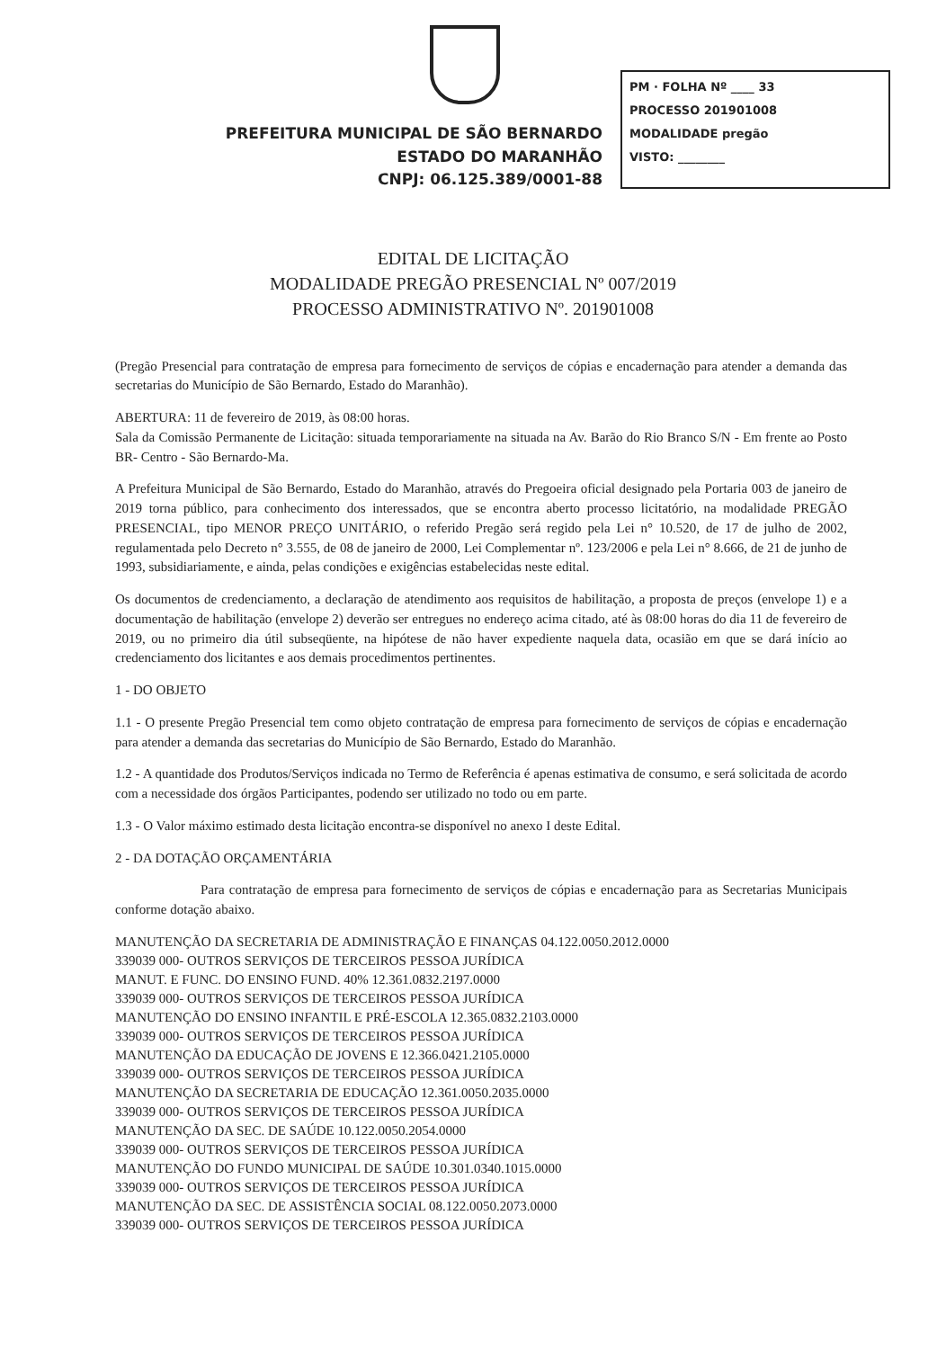PREFEITURA MUNICIPAL DE SÃO BERNARDO
ESTADO DO MARANHÃO
CNPJ: 06.125.389/0001-88
PM · FOLHA Nº ____ 33
PROCESSO 201901008
MODALIDADE pregão
VISTO: ________
EDITAL DE LICITAÇÃO
MODALIDADE PREGÃO PRESENCIAL Nº 007/2019
PROCESSO ADMINISTRATIVO Nº. 201901008
(Pregão Presencial para contratação de empresa para fornecimento de serviços de cópias e encadernação para atender a demanda das secretarias do Município de São Bernardo, Estado do Maranhão).
ABERTURA: 11 de fevereiro de 2019, às 08:00 horas.
Sala da Comissão Permanente de Licitação: situada temporariamente na situada na Av. Barão do Rio Branco S/N - Em frente ao Posto BR- Centro - São Bernardo-Ma.
A Prefeitura Municipal de São Bernardo, Estado do Maranhão, através do Pregoeira oficial designado pela Portaria 003 de janeiro de 2019 torna público, para conhecimento dos interessados, que se encontra aberto processo licitatório, na modalidade PREGÃO PRESENCIAL, tipo MENOR PREÇO UNITÁRIO, o referido Pregão será regido pela Lei n° 10.520, de 17 de julho de 2002, regulamentada pelo Decreto n° 3.555, de 08 de janeiro de 2000, Lei Complementar nº. 123/2006 e pela Lei n° 8.666, de 21 de junho de 1993, subsidiariamente, e ainda, pelas condições e exigências estabelecidas neste edital.
Os documentos de credenciamento, a declaração de atendimento aos requisitos de habilitação, a proposta de preços (envelope 1) e a documentação de habilitação (envelope 2) deverão ser entregues no endereço acima citado, até às 08:00 horas do dia 11 de fevereiro de 2019, ou no primeiro dia útil subseqüente, na hipótese de não haver expediente naquela data, ocasião em que se dará início ao credenciamento dos licitantes e aos demais procedimentos pertinentes.
1 - DO OBJETO
1.1 - O presente Pregão Presencial tem como objeto contratação de empresa para fornecimento de serviços de cópias e encadernação para atender a demanda das secretarias do Município de São Bernardo, Estado do Maranhão.
1.2 - A quantidade dos Produtos/Serviços indicada no Termo de Referência é apenas estimativa de consumo, e será solicitada de acordo com a necessidade dos órgãos Participantes, podendo ser utilizado no todo ou em parte.
1.3 - O Valor máximo estimado desta licitação encontra-se disponível no anexo I deste Edital.
2 - DA DOTAÇÃO ORÇAMENTÁRIA
Para contratação de empresa para fornecimento de serviços de cópias e encadernação para as Secretarias Municipais conforme dotação abaixo.
MANUTENÇÃO DA SECRETARIA DE ADMINISTRAÇÃO E FINANÇAS 04.122.0050.2012.0000
339039 000- OUTROS SERVIÇOS DE TERCEIROS PESSOA JURÍDICA
MANUT. E FUNC. DO ENSINO FUND. 40% 12.361.0832.2197.0000
339039 000- OUTROS SERVIÇOS DE TERCEIROS PESSOA JURÍDICA
MANUTENÇÃO DO ENSINO INFANTIL E PRÉ-ESCOLA 12.365.0832.2103.0000
339039 000- OUTROS SERVIÇOS DE TERCEIROS PESSOA JURÍDICA
MANUTENÇÃO DA EDUCAÇÃO DE JOVENS E 12.366.0421.2105.0000
339039 000- OUTROS SERVIÇOS DE TERCEIROS PESSOA JURÍDICA
MANUTENÇÃO DA SECRETARIA DE EDUCAÇÃO 12.361.0050.2035.0000
339039 000- OUTROS SERVIÇOS DE TERCEIROS PESSOA JURÍDICA
MANUTENÇÃO DA SEC. DE SAÚDE 10.122.0050.2054.0000
339039 000- OUTROS SERVIÇOS DE TERCEIROS PESSOA JURÍDICA
MANUTENÇÃO DO FUNDO MUNICIPAL DE SAÚDE 10.301.0340.1015.0000
339039 000- OUTROS SERVIÇOS DE TERCEIROS PESSOA JURÍDICA
MANUTENÇÃO DA SEC. DE ASSISTÊNCIA SOCIAL 08.122.0050.2073.0000
339039 000- OUTROS SERVIÇOS DE TERCEIROS PESSOA JURÍDICA